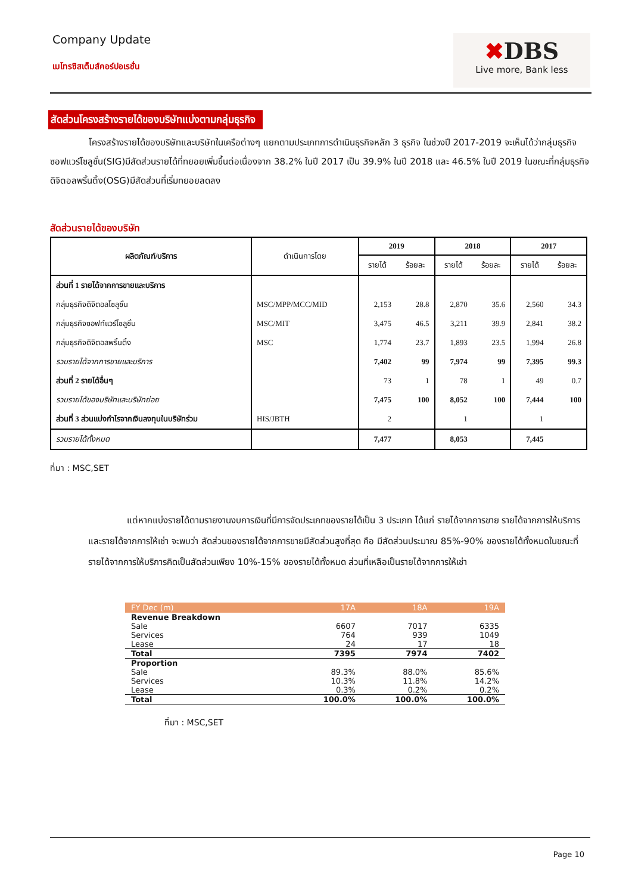Company Update
เมโทรซิสเต็มส์คอร์ปอเรชั่น
✖DBS
Live more, Bank less
สัดส่วนโครงสร้างรายได้ของบริษัทแบ่งตามกลุ่มธุรกิจ
โครงสร้างรายได้ของบริษัทและบริษัทในเครือต่างๆ แยกตามประเภทการดำเนินธุรกิจหลัก 3 ธุรกิจ ในช่วงปี 2017-2019 จะเห็นได้ว่ากลุ่มธุรกิจซอฟแวร์โซลูชั่น(SIG)มีสัดส่วนรายได้ที่ทยอยเพิ่มขึ้นต่อเนื่องจาก 38.2% ในปี 2017 เป็น 39.9% ในปี 2018 และ 46.5% ในปี 2019 ในขณะที่กลุ่มธุรกิจดิจิตอลพริ้นติ้ง(OSG)มีสัดส่วนที่เริ่มทยอยลดลง
สัดส่วนรายได้ของบริษัท
| ผลิตภัณฑ์/บริการ | ดำเนินการโดย | 2019 | | 2018 | | 2017 | |
| --- | --- | --- | --- | --- | --- | --- | --- |
| | | รายได้ | ร้อยละ | รายได้ | ร้อยละ | รายได้ | ร้อยละ |
| ส่วนที่ 1 รายได้จากการขายและบริการ | | | | | | | |
| กลุ่มธุรกิจดิจิตอลโซลูชั่น | MSC/MPP/MCC/MID | 2,153 | 28.8 | 2,870 | 35.6 | 2,560 | 34.3 |
| กลุ่มธุรกิจซอฟท์แวร์โซลูชั่น | MSC/MIT | 3,475 | 46.5 | 3,211 | 39.9 | 2,841 | 38.2 |
| กลุ่มธุรกิจดิจิตอลพริ้นติ้ง | MSC | 1,774 | 23.7 | 1,893 | 23.5 | 1,994 | 26.8 |
| รวมรายได้จากการขายและบริการ | | 7,402 | 99 | 7,974 | 99 | 7,395 | 99.3 |
| ส่วนที่ 2 รายได้อื่นๆ | | 73 | 1 | 78 | 1 | 49 | 0.7 |
| รวมรายได้ของบริษัทและบริษัทย่อย | | 7,475 | 100 | 8,052 | 100 | 7,444 | 100 |
| ส่วนที่ 3 ส่วนแบ่งกำไรจากเงินลงทุนในบริษัทร่วม | HIS/JBTH | 2 | | 1 | | 1 | |
| รวมรายได้ทั้งหมด | | 7,477 | | 8,053 | | 7,445 | |
ที่มา : MSC,SET
แต่หากแบ่งรายได้ตามรายงานงบการเงินที่มีการจัดประเภทของรายได้เป็น 3 ประเภท ได้แก่ รายได้จากการขาย รายได้จากการให้บริการ และรายได้จากการให้เช่า จะพบว่า สัดส่วนของรายได้จากการขายมีสัดส่วนสูงที่สุด คือ มีสัดส่วนประมาณ 85%-90% ของรายได้ทั้งหมดในขณะที่รายได้จากการให้บริการคิดเป็นสัดส่วนเพียง 10%-15% ของรายได้ทั้งหมด ส่วนที่เหลือเป็นรายได้จากการให้เช่า
| FY Dec (m) | 17A | 18A | 19A |
| --- | --- | --- | --- |
| Revenue Breakdown | | | |
| Sale | 6607 | 7017 | 6335 |
| Services | 764 | 939 | 1049 |
| Lease | 24 | 17 | 18 |
| Total | 7395 | 7974 | 7402 |
| Proportion | | | |
| Sale | 89.3% | 88.0% | 85.6% |
| Services | 10.3% | 11.8% | 14.2% |
| Lease | 0.3% | 0.2% | 0.2% |
| Total | 100.0% | 100.0% | 100.0% |
ที่มา : MSC,SET
Page 10